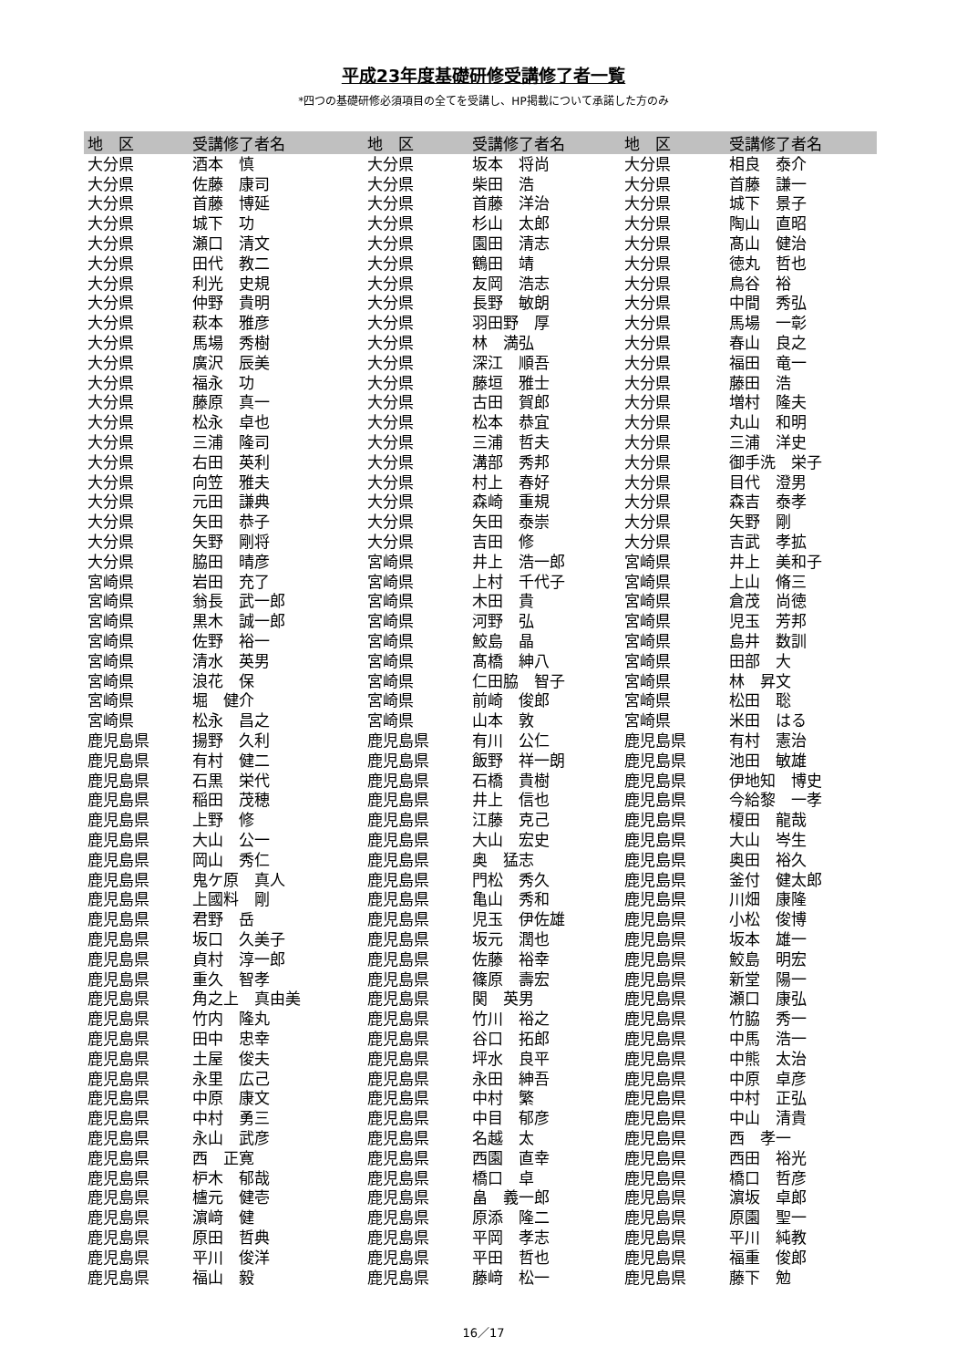平成23年度基礎研修受講修了者一覧
*四つの基礎研修必須項目の全てを受講し、HP掲載について承諾した方のみ
| 地 区 | 受講修了者名 | 地 区 | 受講修了者名 | 地 区 | 受講修了者名 |
| --- | --- | --- | --- | --- | --- |
| 大分県 | 酒本 慎 | 大分県 | 坂本 将尚 | 大分県 | 相良 泰介 |
| 大分県 | 佐藤 康司 | 大分県 | 柴田 浩 | 大分県 | 首藤 謙一 |
| 大分県 | 首藤 博延 | 大分県 | 首藤 洋治 | 大分県 | 城下 景子 |
| 大分県 | 城下 功 | 大分県 | 杉山 太郎 | 大分県 | 陶山 直昭 |
| 大分県 | 瀬口 清文 | 大分県 | 園田 清志 | 大分県 | 髙山 健治 |
| 大分県 | 田代 教二 | 大分県 | 鶴田 靖 | 大分県 | 徳丸 哲也 |
| 大分県 | 利光 史規 | 大分県 | 友岡 浩志 | 大分県 | 鳥谷 裕 |
| 大分県 | 仲野 貴明 | 大分県 | 長野 敏朗 | 大分県 | 中間 秀弘 |
| 大分県 | 萩本 雅彦 | 大分県 | 羽田野 厚 | 大分県 | 馬場 一彰 |
| 大分県 | 馬場 秀樹 | 大分県 | 林 満弘 | 大分県 | 春山 良之 |
| 大分県 | 廣沢 辰美 | 大分県 | 深江 順吾 | 大分県 | 福田 竜一 |
| 大分県 | 福永 功 | 大分県 | 藤垣 雅士 | 大分県 | 藤田 浩 |
| 大分県 | 藤原 真一 | 大分県 | 古田 賀郎 | 大分県 | 増村 隆夫 |
| 大分県 | 松永 卓也 | 大分県 | 松本 恭宜 | 大分県 | 丸山 和明 |
| 大分県 | 三浦 隆司 | 大分県 | 三浦 哲夫 | 大分県 | 三浦 洋史 |
| 大分県 | 右田 英利 | 大分県 | 溝部 秀邦 | 大分県 | 御手洗 栄子 |
| 大分県 | 向笠 雅夫 | 大分県 | 村上 春好 | 大分県 | 目代 澄男 |
| 大分県 | 元田 謙典 | 大分県 | 森崎 重規 | 大分県 | 森吉 泰孝 |
| 大分県 | 矢田 恭子 | 大分県 | 矢田 泰崇 | 大分県 | 矢野 剛 |
| 大分県 | 矢野 剛将 | 大分県 | 吉田 修 | 大分県 | 吉武 孝拡 |
| 大分県 | 脇田 晴彦 | 宮崎県 | 井上 浩一郎 | 宮崎県 | 井上 美和子 |
| 宮崎県 | 岩田 充了 | 宮崎県 | 上村 千代子 | 宮崎県 | 上山 脩三 |
| 宮崎県 | 翁長 武一郎 | 宮崎県 | 木田 貴 | 宮崎県 | 倉茂 尚徳 |
| 宮崎県 | 黒木 誠一郎 | 宮崎県 | 河野 弘 | 宮崎県 | 児玉 芳邦 |
| 宮崎県 | 佐野 裕一 | 宮崎県 | 鮫島 晶 | 宮崎県 | 島井 数訓 |
| 宮崎県 | 清水 英男 | 宮崎県 | 髙橋 紳八 | 宮崎県 | 田部 大 |
| 宮崎県 | 浪花 保 | 宮崎県 | 仁田脇 智子 | 宮崎県 | 林 昇文 |
| 宮崎県 | 堀 健介 | 宮崎県 | 前崎 俊郎 | 宮崎県 | 松田 聡 |
| 宮崎県 | 松永 昌之 | 宮崎県 | 山本 敦 | 宮崎県 | 米田 はる |
| 鹿児島県 | 揚野 久利 | 鹿児島県 | 有川 公仁 | 鹿児島県 | 有村 憲治 |
| 鹿児島県 | 有村 健二 | 鹿児島県 | 飯野 祥一朗 | 鹿児島県 | 池田 敏雄 |
| 鹿児島県 | 石黒 栄代 | 鹿児島県 | 石橋 貴樹 | 鹿児島県 | 伊地知 博史 |
| 鹿児島県 | 稲田 茂穂 | 鹿児島県 | 井上 信也 | 鹿児島県 | 今給黎 一孝 |
| 鹿児島県 | 上野 修 | 鹿児島県 | 江藤 克己 | 鹿児島県 | 榎田 龍哉 |
| 鹿児島県 | 大山 公一 | 鹿児島県 | 大山 宏史 | 鹿児島県 | 大山 岑生 |
| 鹿児島県 | 岡山 秀仁 | 鹿児島県 | 奥 猛志 | 鹿児島県 | 奥田 裕久 |
| 鹿児島県 | 鬼ケ原 真人 | 鹿児島県 | 門松 秀久 | 鹿児島県 | 釜付 健太郎 |
| 鹿児島県 | 上國料 剛 | 鹿児島県 | 亀山 秀和 | 鹿児島県 | 川畑 康隆 |
| 鹿児島県 | 君野 岳 | 鹿児島県 | 児玉 伊佐雄 | 鹿児島県 | 小松 俊博 |
| 鹿児島県 | 坂口 久美子 | 鹿児島県 | 坂元 潤也 | 鹿児島県 | 坂本 雄一 |
| 鹿児島県 | 貞村 淳一郎 | 鹿児島県 | 佐藤 裕幸 | 鹿児島県 | 鮫島 明宏 |
| 鹿児島県 | 重久 智孝 | 鹿児島県 | 篠原 壽宏 | 鹿児島県 | 新堂 陽一 |
| 鹿児島県 | 角之上 真由美 | 鹿児島県 | 関 英男 | 鹿児島県 | 瀬口 康弘 |
| 鹿児島県 | 竹内 隆丸 | 鹿児島県 | 竹川 裕之 | 鹿児島県 | 竹脇 秀一 |
| 鹿児島県 | 田中 忠幸 | 鹿児島県 | 谷口 拓郎 | 鹿児島県 | 中馬 浩一 |
| 鹿児島県 | 土屋 俊夫 | 鹿児島県 | 坪水 良平 | 鹿児島県 | 中熊 太治 |
| 鹿児島県 | 永里 広己 | 鹿児島県 | 永田 紳吾 | 鹿児島県 | 中原 卓彦 |
| 鹿児島県 | 中原 康文 | 鹿児島県 | 中村 繁 | 鹿児島県 | 中村 正弘 |
| 鹿児島県 | 中村 勇三 | 鹿児島県 | 中目 郁彦 | 鹿児島県 | 中山 清貴 |
| 鹿児島県 | 永山 武彦 | 鹿児島県 | 名越 太 | 鹿児島県 | 西 孝一 |
| 鹿児島県 | 西 正寛 | 鹿児島県 | 西園 直幸 | 鹿児島県 | 西田 裕光 |
| 鹿児島県 | 枦木 郁哉 | 鹿児島県 | 橋口 卓 | 鹿児島県 | 橋口 哲彦 |
| 鹿児島県 | 櫨元 健壱 | 鹿児島県 | 畠 義一郎 | 鹿児島県 | 濵坂 卓郎 |
| 鹿児島県 | 濵﨑 健 | 鹿児島県 | 原添 隆二 | 鹿児島県 | 原園 聖一 |
| 鹿児島県 | 原田 哲典 | 鹿児島県 | 平岡 孝志 | 鹿児島県 | 平川 純教 |
| 鹿児島県 | 平川 俊洋 | 鹿児島県 | 平田 哲也 | 鹿児島県 | 福重 俊郎 |
| 鹿児島県 | 福山 毅 | 鹿児島県 | 藤﨑 松一 | 鹿児島県 | 藤下 勉 |
16／17